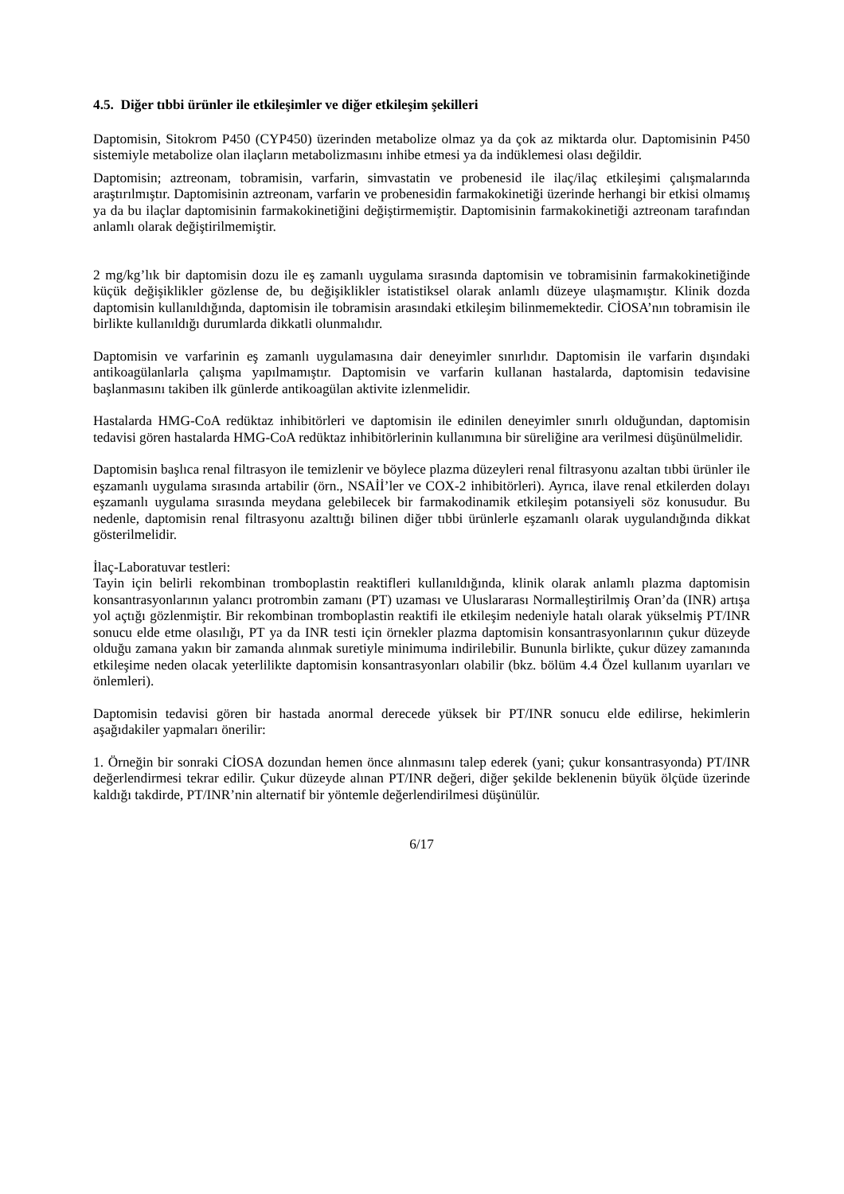4.5. Diğer tıbbi ürünler ile etkileşimler ve diğer etkileşim şekilleri
Daptomisin, Sitokrom P450 (CYP450) üzerinden metabolize olmaz ya da çok az miktarda olur. Daptomisinin P450 sistemiyle metabolize olan ilaçların metabolizmasını inhibe etmesi ya da indüklemesi olası değildir.
Daptomisin; aztreonam, tobramisin, varfarin, simvastatin ve probenesid ile ilaç/ilaç etkileşimi çalışmalarında araştırılmıştır. Daptomisinin aztreonam, varfarin ve probenesidin farmakokinetiği üzerinde herhangi bir etkisi olmamış ya da bu ilaçlar daptomisinin farmakokinetiğini değiştirmemiştir. Daptomisinin farmakokinetiği aztreonam tarafından anlamlı olarak değiştirilmemiştir.
2 mg/kg’lık bir daptomisin dozu ile eş zamanlı uygulama sırasında daptomisin ve tobramisinin farmakokinetiğinde küçük değişiklikler gözlense de, bu değişiklikler istatistiksel olarak anlamlı düzeye ulaşmamıştır. Klinik dozda daptomisin kullanıldığında, daptomisin ile tobramisin arasındaki etkileşim bilinmemektedir. CİOSA’nın tobramisin ile birlikte kullanıldığı durumlarda dikkatli olunmalıdır.
Daptomisin ve varfarinin eş zamanlı uygulamasına dair deneyimler sınırlıdır. Daptomisin ile varfarin dışındaki antikoagülanlarla çalışma yapılmamıştır. Daptomisin ve varfarin kullanan hastalarda, daptomisin tedavisine başlanmasını takiben ilk günlerde antikoagülan aktivite izlenmelidir.
Hastalarda HMG-CoA redüktaz inhibitörleri ve daptomisin ile edinilen deneyimler sınırlı olduğundan, daptomisin tedavisi gören hastalarda HMG-CoA redüktaz inhibitörlerinin kullanımına bir süreliğine ara verilmesi düşünülmelidir.
Daptomisin başlıca renal filtrasyon ile temizlenir ve böylece plazma düzeyleri renal filtrasyonu azaltan tıbbi ürünler ile eşzamanlı uygulama sırasında artabilir (örn., NSAİİ’ler ve COX-2 inhibitörleri). Ayrıca, ilave renal etkilerden dolayı eşzamanlı uygulama sırasında meydana gelebilecek bir farmakodinamik etkileşim potansiyeli söz konusudur. Bu nedenle, daptomisin renal filtrasyonu azalttığı bilinen diğer tıbbi ürünlerle eşzamanlı olarak uygulandığında dikkat gösterilmelidir.
İlaç-Laboratuvar testleri:
Tayin için belirli rekombinan tromboplastin reaktifleri kullanıldığında, klinik olarak anlamlı plazma daptomisin konsantrasyonlarının yalancı protrombin zamanı (PT) uzaması ve Uluslararası Normalleştirilmiş Oran’da (INR) artışa yol açtığı gözlenmiştir. Bir rekombinan tromboplastin reaktifi ile etkileşim nedeniyle hatalı olarak yükselmiş PT/INR sonucu elde etme olasılığı, PT ya da INR testi için örnekler plazma daptomisin konsantrasyonlarının çukur düzeyde olduğu zamana yakın bir zamanda alınmak suretiyle minimuma indirilebilir. Bununla birlikte, çukur düzey zamanında etkileşime neden olacak yeterlilikte daptomisin konsantrasyonları olabilir (bkz. bölüm 4.4 Özel kullanım uyarıları ve önlemleri).
Daptomisin tedavisi gören bir hastada anormal derecede yüksek bir PT/INR sonucu elde edilirse, hekimlerin aşağıdakiler yapmaları önerilir:
1. Örneğin bir sonraki CİOSA dozundan hemen önce alınmasını talep ederek (yani; çukur konsantrasyonda) PT/INR değerlendirmesi tekrar edilir. Çukur düzeyde alınan PT/INR değeri, diğer şekilde beklenenin büyük ölçüde üzerinde kaldığı takdirde, PT/INR’nin alternatif bir yöntemle değerlendirilmesi düşünülür.
6/17